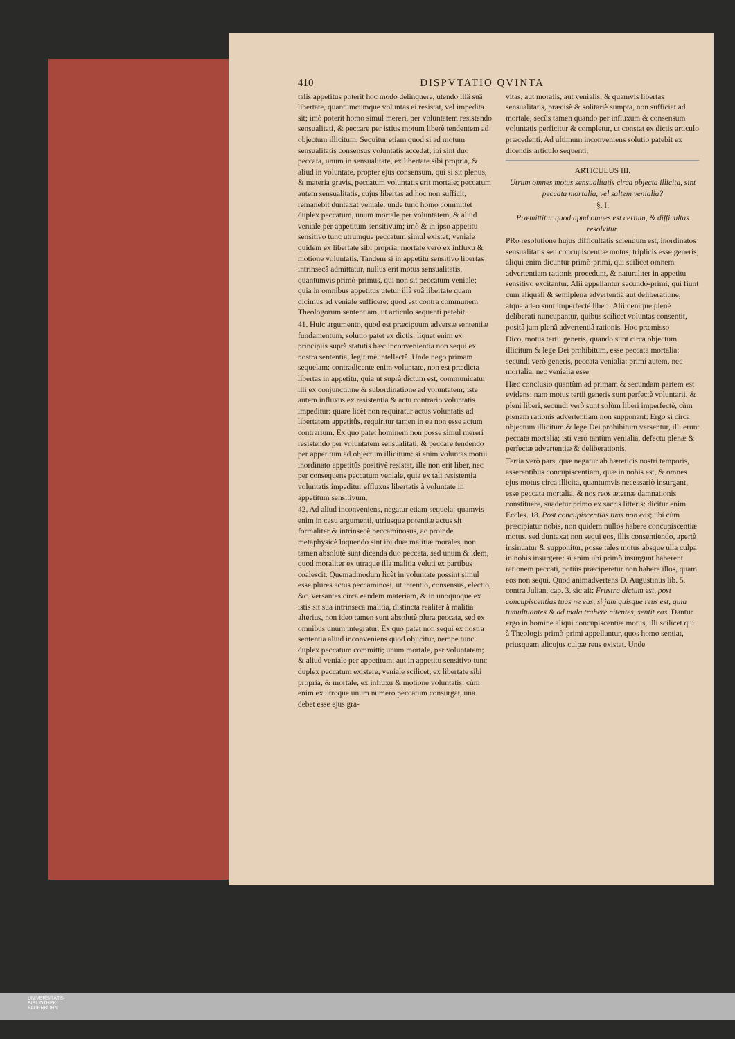410 DISPVTATIO QVINTA
talis appetitus poterit hoc modo delinquere, utendo illâ suâ libertate, quantumcumque voluntas ei resistat, vel impedita sit; imò poterit homo simul mereri, per voluntatem resistendo sensualitati, & peccare per istius motum liberè tendentem ad objectum illicitum. Sequitur etiam quod si ad motum sensualitatis consensus voluntatis accedat, ibi sint duo peccata, unum in sensualitate, ex libertate sibi propria, & aliud in voluntate, propter ejus consensum, qui si sit plenus, & materia gravis, peccatum voluntatis erit mortale; peccatum autem sensualitatis, cujus libertas ad hoc non sufficit, remanebit duntaxat veniale: unde tunc homo committet duplex peccatum, unum mortale per voluntatem, & aliud veniale per appetitum sensitivum; imò & in ipso appetitu sensitivo tunc utrumque peccatum simul existet; veniale quidem ex libertate sibi propria, mortale verò ex influxu & motione voluntatis. Tandem si in appetitu sensitivo libertas intrinsecâ admittatur, nullus erit motus sensualitatis, quantumvis primò-primus, qui non sit peccatum veniale; quia in omnibus appetitus utetur illâ suâ libertate quam dicimus ad veniale sufficere: quod est contra communem Theologorum sententiam, ut articulo sequenti patebit.
41. Huic argumento, quod est præcipuum adversæ sententiæ fundamentum, solutio patet ex dictis: liquet enim ex principiis suprà statutis hæc inconvenientia non sequi ex nostra sententia, legitimè intellectâ. Unde nego primam sequelam: contradicente enim voluntate, non est prædicta libertas in appetitu, quia ut suprà dictum est, communicatur illi ex conjunctione & subordinatione ad voluntatem; iste autem influxus ex resistentia & actu contrario voluntatis impeditur: quare licèt non requiratur actus voluntatis ad libertatem appetitûs, requiritur tamen in ea non esse actum contrarium. Ex quo patet hominem non posse simul mereri resistendo per voluntatem sensualitati, & peccare tendendo per appetitum ad objectum illicitum: si enim voluntas motui inordinato appetitûs positivè resistat, ille non erit liber, nec per consequens peccatum veniale, quia ex tali resistentia voluntatis impeditur effluxus libertatis à voluntate in appetitum sensitivum.
42. Ad aliud inconveniens, negatur etiam sequela: quamvis enim in casu argumenti, utriusque potentiæ actus sit formaliter & intrinsecè peccaminosus, ac proinde metaphysicè loquendo sint ibi duæ malitiæ morales, non tamen absolutè sunt dicenda duo peccata, sed unum & idem, quod moraliter ex utraque illa malitia veluti ex partibus coalescit. Quemadmodum licèt in voluntate possint simul esse plures actus peccaminosi, ut intentio, consensus, electio, &c. versantes circa eandem materiam, & in unoquoque ex istis sit sua intrinseca malitia, distincta realiter à malitia alterius, non ideo tamen sunt absolutè plura peccata, sed ex omnibus unum integratur. Ex quo patet non sequi ex nostra sententia aliud inconveniens quod objicitur, nempe tunc duplex peccatum committi; unum mortale, per voluntatem; & aliud veniale per appetitum; aut in appetitu sensitivo tunc duplex peccatum existere, veniale scilicet, ex libertate sibi propria, & mortale, ex influxu & motione voluntatis: cùm enim ex utroque unum numero peccatum consurgat, una debet esse ejus gra-
vitas, aut moralis, aut venialis; & quamvis libertas sensualitatis, præcisè & solitariè sumpta, non sufficiat ad mortale, secùs tamen quando per influxum & consensum voluntatis perficitur & completur, ut constat ex dictis articulo præcedenti. Ad ultimum inconveniens solutio patebit ex dicendis articulo sequenti.
ARTICULUS III.
Utrum omnes motus sensualitatis circa objecta illicita, sint peccata mortalia, vel saltem venialia?
§. I.
Præmittitur quod apud omnes est certum, & difficultas resolvitur.
PRo resolutione hujus difficultatis sciendum est, inordinatos sensualitatis seu concupiscentiæ motus, triplicis esse generis; aliqui enim dicuntur primò-primi, qui scilicet omnem advertentiam rationis procedunt, & naturaliter in appetitu sensitivo excitantur. Alii appellantur secundò-primi, qui fiunt cum aliquali & semiplena advertentiâ aut deliberatione, atque adeo sunt imperfectè liberi. Alii denique plenè deliberati nuncupantur, quibus scilicet voluntas consentit, positâ jam plenâ advertentiâ rationis. Hoc præmisso
Dico, motus tertii generis, quando sunt circa objectum illicitum & lege Dei prohibitum, esse peccata mortalia: secundi verò generis, peccata venialia: primi autem, nec mortalia, nec venialia esse
Hæc conclusio quantùm ad primam & secundam partem est evidens: nam motus tertii generis sunt perfectè voluntarii, & pleni liberi, secundi verò sunt solùm liberi imperfectè, cùm plenam rationis advertentiam non supponant: Ergo si circa objectum illicitum & lege Dei prohibitum versentur, illi erunt peccata mortalia; isti verò tantùm venialia, defectu plenæ & perfectæ advertentiæ & deliberationis.
Tertia verò pars, quæ negatur ab hæreticis nostri temporis, asserentibus concupiscentiam, quæ in nobis est, & omnes ejus motus circa illicita, quantumvis necessariò insurgant, esse peccata mortalia, & nos reos æternæ damnationis constituere, suadetur primò ex sacris litteris: dicitur enim Eccles. 18. Post concupiscentias tuas non eas; ubi cùm præcipiatur nobis, non quidem nullos habere concupiscentiæ motus, sed duntaxat non sequi eos, illis consentiendo, apertè insinuatur & supponitur, posse tales motus absque ulla culpa in nobis insurgere: si enim ubi primò insurgunt haberent rationem peccati, potiùs præciperetur non habere illos, quam eos non sequi. Quod animadvertens D. Augustinus lib. 5. contra Julian. cap. 3. sic ait: Frustra dictum est, post concupiscentias tuas ne eas, si jam quisque reus est, quia tumultuantes & ad mala trahere nitentes, sentit eas. Dantur ergo in homine aliqui concupiscentiæ motus, illi scilicet qui à Theologis primò-primi appellantur, quos homo sentiat, priusquam alicujus culpæ reus existat. Unde
UNIVERSITÄTS-
BIBLIOTHEK
PADERBORN